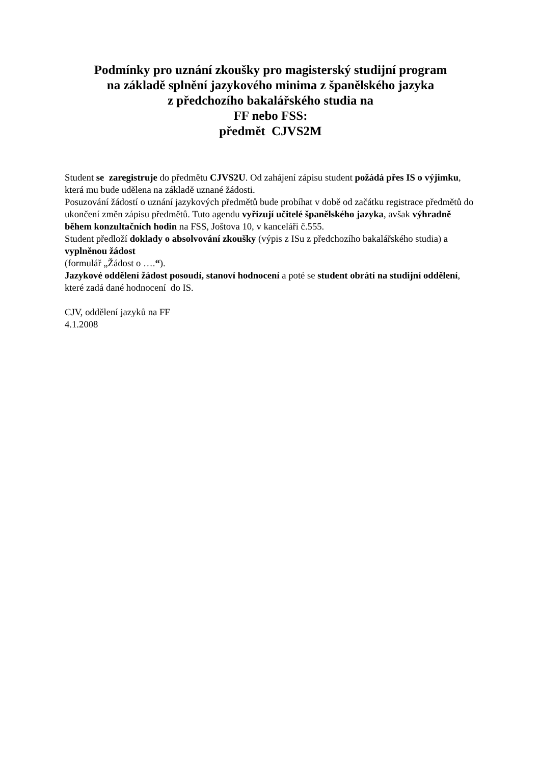Podmínky pro uznání zkoušky pro magisterský studijní program
na základě splnění jazykového minima z španělského jazyka
z předchozího bakalářského studia na
FF nebo FSS:
předmět CJVS2M
Student se zaregistruje do předmětu CJVS2U. Od zahájení zápisu student požádá přes IS o výjimku, která mu bude udělena na základě uznané žádosti.
Posuzování žádostí o uznání jazykových předmětů bude probíhat v době od začátku registrace předmětů do ukončení změn zápisu předmětů. Tuto agendu vyřizují učitelé španělského jazyka, avšak výhradně během konzultačních hodin na FSS, Joštova 10, v kanceláři č.555.
Student předloží doklady o absolvování zkoušky (výpis z ISu z předchozího bakalářského studia) a vyplněnou žádost
(formulář „Žádost o ….“).
Jazykové oddělení žádost posoudí, stanoví hodnocení a poté se student obrátí na studijní oddělení, které zadá dané hodnocení do IS.
CJV, oddělení jazyků na FF
4.1.2008